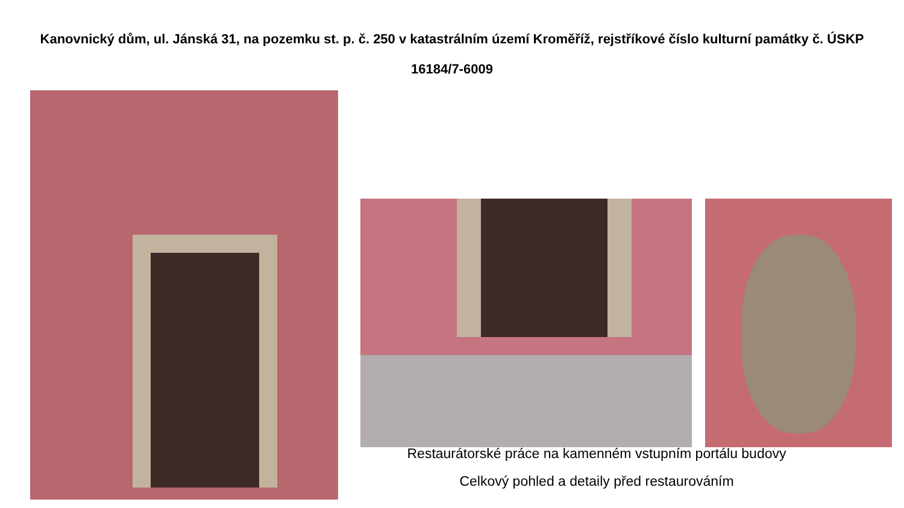Kanovnický dům, ul. Jánská 31, na pozemku st. p. č. 250 v katastrálním území Kroměříž, rejstříkové číslo kulturní památky č. ÚSKP 16184/7-6009
Restaurátorské práce na kamenném vstupním portálu budovy
Celkový pohled a detaily před restaurováním